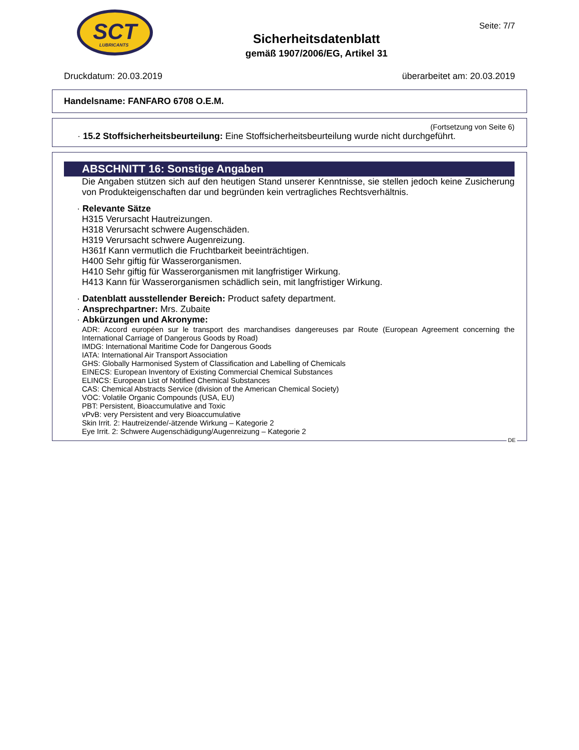SCT
LUBRICANTS
Sicherheitsdatenblatt
gemäß 1907/2006/EG, Artikel 31
Seite: 7/7
Druckdatum: 20.03.2019 überarbeitet am: 20.03.2019
Handelsname: FANFARO 6708 O.E.M.
(Fortsetzung von Seite 6)
· 15.2 Stoffsicherheitsbeurteilung: Eine Stoffsicherheitsbeurteilung wurde nicht durchgeführt.
ABSCHNITT 16: Sonstige Angaben
Die Angaben stützen sich auf den heutigen Stand unserer Kenntnisse, sie stellen jedoch keine Zusicherung von Produkteigenschaften dar und begründen kein vertragliches Rechtsverhältnis.
· Relevante Sätze
H315 Verursacht Hautreizungen.
H318 Verursacht schwere Augenschäden.
H319 Verursacht schwere Augenreizung.
H361f Kann vermutlich die Fruchtbarkeit beeinträchtigen.
H400 Sehr giftig für Wasserorganismen.
H410 Sehr giftig für Wasserorganismen mit langfristiger Wirkung.
H413 Kann für Wasserorganismen schädlich sein, mit langfristiger Wirkung.
· Datenblatt ausstellender Bereich: Product safety department.
· Ansprechpartner: Mrs. Zubaite
· Abkürzungen und Akronyme:
ADR: Accord européen sur le transport des marchandises dangereuses par Route (European Agreement concerning the International Carriage of Dangerous Goods by Road)
IMDG: International Maritime Code for Dangerous Goods
IATA: International Air Transport Association
GHS: Globally Harmonised System of Classification and Labelling of Chemicals
EINECS: European Inventory of Existing Commercial Chemical Substances
ELINCS: European List of Notified Chemical Substances
CAS: Chemical Abstracts Service (division of the American Chemical Society)
VOC: Volatile Organic Compounds (USA, EU)
PBT: Persistent, Bioaccumulative and Toxic
vPvB: very Persistent and very Bioaccumulative
Skin Irrit. 2: Hautreizende/-ätzende Wirkung – Kategorie 2
Eye Irrit. 2: Schwere Augenschädigung/Augenreizung – Kategorie 2
DE